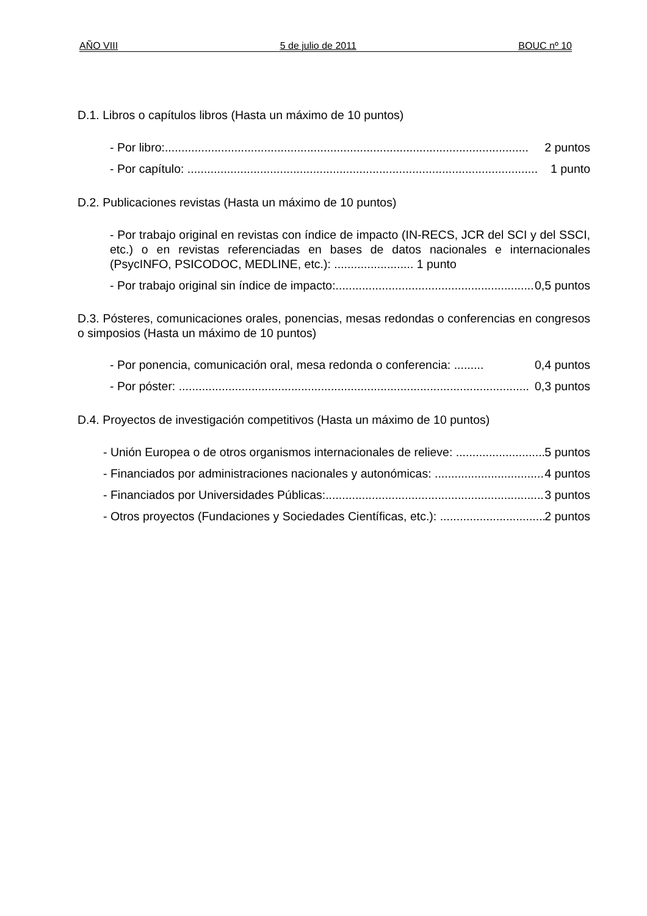AÑO VIII 5 de julio de 2011 BOUC nº 10
D.1. Libros o capítulos libros (Hasta un máximo de 10 puntos)
- Por libro:.............................................................................................................. 2 puntos
- Por capítulo: .......................................................................................................... 1 punto
D.2. Publicaciones revistas (Hasta un máximo de 10 puntos)
- Por trabajo original en revistas con índice de impacto (IN-RECS, JCR del SCI y del SSCI, etc.) o en revistas referenciadas en bases de datos nacionales e internacionales (PsycINFO, PSICODOC, MEDLINE, etc.): ........................ 1 punto
- Por trabajo original sin índice de impacto:.............................................................. 0,5 puntos
D.3. Pósteres, comunicaciones orales, ponencias, mesas redondas o conferencias en congresos o simposios (Hasta un máximo de 10 puntos)
- Por ponencia, comunicación oral, mesa redonda o conferencia: ......... 0,4 puntos
- Por póster: .......................................................................................................... 0,3 puntos
D.4. Proyectos de investigación competitivos (Hasta un máximo de 10 puntos)
- Unión Europea o de otros organismos internacionales de relieve: .............................. 5 puntos
- Financiados por administraciones nacionales y autonómicas: .................................. 4 puntos
- Financiados por Universidades Públicas:.................................................................... 3 puntos
- Otros proyectos (Fundaciones y Sociedades Científicas, etc.): ................................... 2 puntos